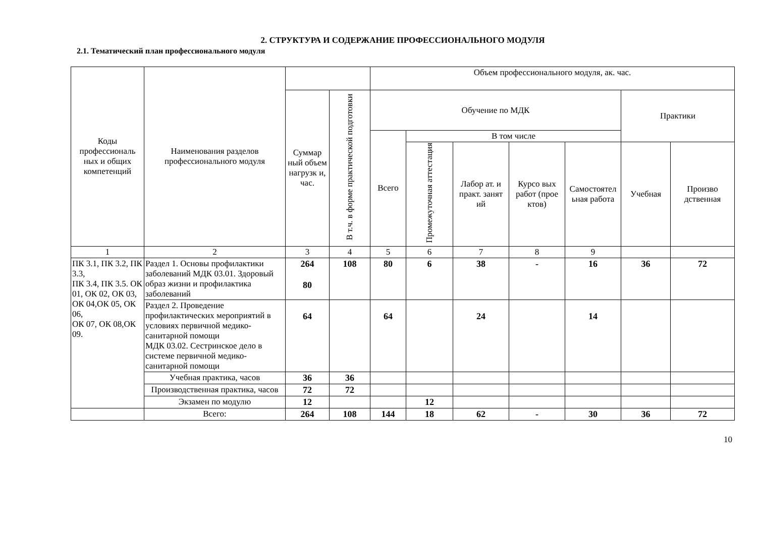2. СТРУКТУРА И СОДЕРЖАНИЕ ПРОФЕССИОНАЛЬНОГО МОДУЛЯ
2.1. Тематический план профессионального модуля
| Коды профессиональ ных и общих компетенций | Наименования разделов профессионального модуля | | | Объем профессионального модуля, ак. час. | | | | | | |
| --- | --- | --- | --- | --- | --- | --- | --- | --- | --- | --- |
| | | Суммар ный объем нагрузк и, час. | В т.ч. в форме практической подготовки | Обучение по МДК | | | | | Практики | |
| | | | | Всего | В том числе | | | | | |
| | | | | | Промежуточная аттестация | Лабор ат. и практ. занят ий | Курсо вых работ (прое ктов) | Самостоятел ьная работа | Учебная | Произво дственная |
| 1 | 2 | 3 | 4 | 5 | 6 | 7 | 8 | 9 | | |
| ПК 3.1, ПК 3.2, ПК 3.3, ПК 3.4, ПК 3.5. ОК 01, ОК 02, ОК 03, ОК 04,ОК 05, ОК 06, ОК 07, ОК 08,ОК 09. | Раздел 1. Основы профилактики заболеваний МДК 03.01. Здоровый образ жизни и профилактика заболеваний | 264 80 | 108 | 80 | 6 | 38 | - | 16 | 36 | 72 |
| | Раздел 2. Проведение профилактических мероприятий в условиях первичной медико-санитарной помощи МДК 03.02. Сестринское дело в системе первичной медико-санитарной помощи | 64 | | 64 | | 24 | | 14 | | |
| | Учебная практика, часов | 36 | 36 | | | | | | | |
| | Производственная практика, часов | 72 | 72 | | | | | | | |
| | Экзамен по модулю | 12 | | | 12 | | | | | |
| | Всего: | 264 | 108 | 144 | 18 | 62 | - | 30 | 36 | 72 |
10